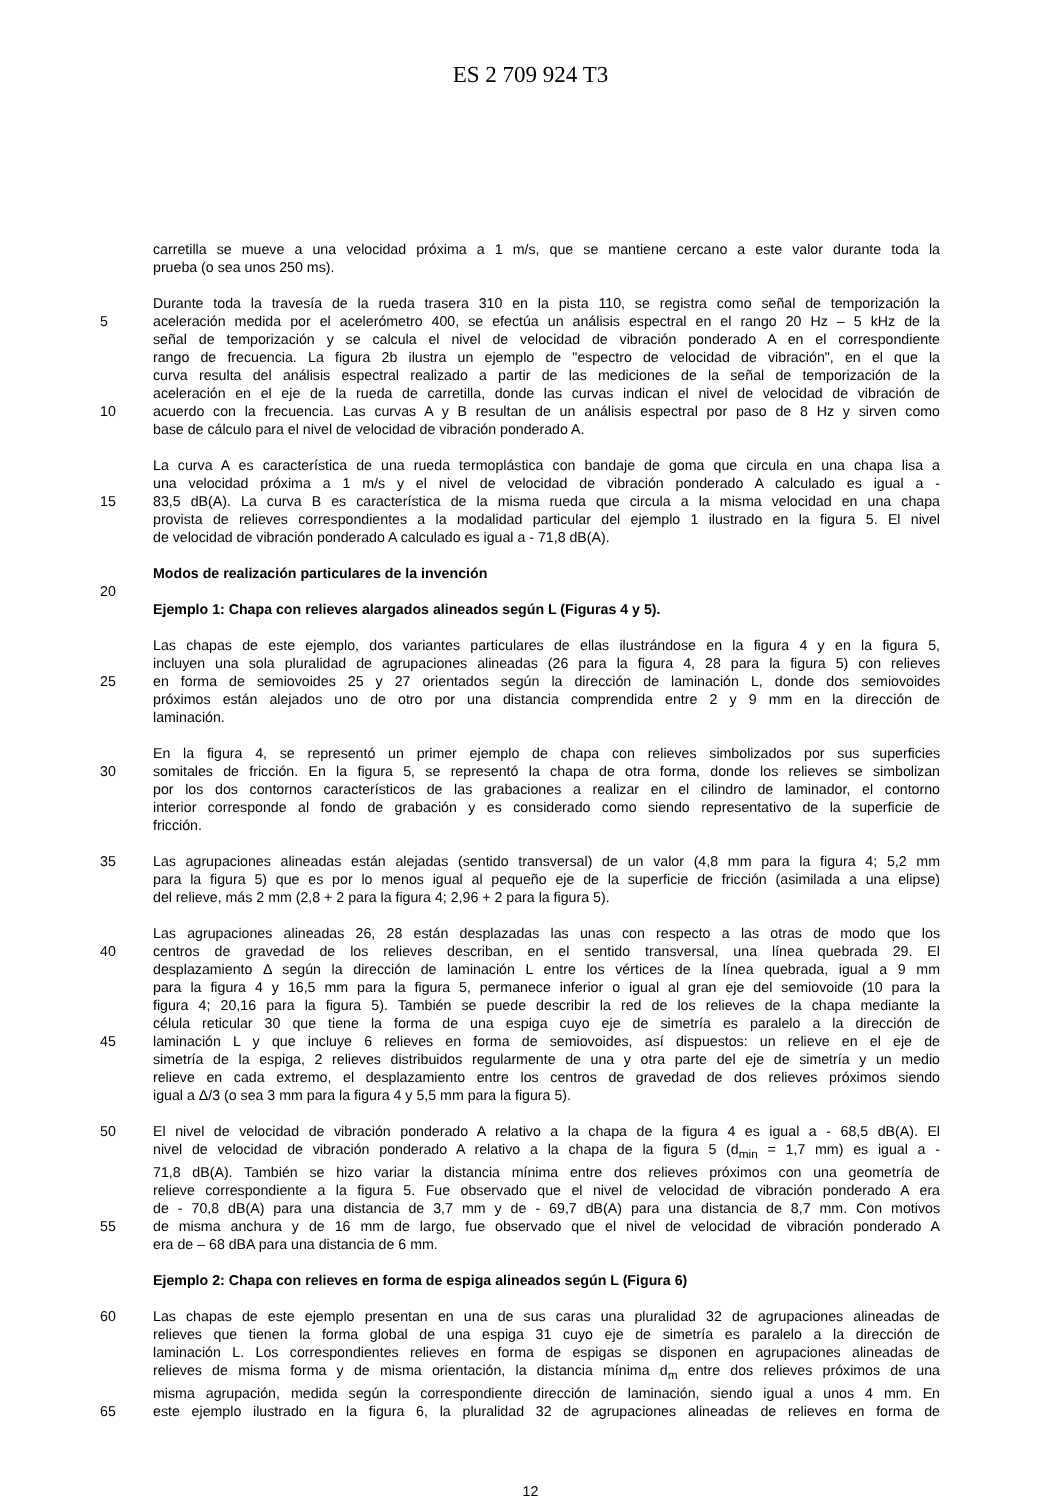ES 2 709 924 T3
carretilla se mueve a una velocidad próxima a 1 m/s, que se mantiene cercano a este valor durante toda la
prueba (o sea unos 250 ms).
Durante toda la travesía de la rueda trasera 310 en la pista 110, se registra como señal de temporización la
5 aceleración medida por el acelerómetro 400, se efectúa un análisis espectral en el rango 20 Hz – 5 kHz de la
señal de temporización y se calcula el nivel de velocidad de vibración ponderado A en el correspondiente
rango de frecuencia. La figura 2b ilustra un ejemplo de "espectro de velocidad de vibración", en el que la
curva resulta del análisis espectral realizado a partir de las mediciones de la señal de temporización de la
aceleración en el eje de la rueda de carretilla, donde las curvas indican el nivel de velocidad de vibración de
10 acuerdo con la frecuencia. Las curvas A y B resultan de un análisis espectral por paso de 8 Hz y sirven como
base de cálculo para el nivel de velocidad de vibración ponderado A.
La curva A es característica de una rueda termoplástica con bandaje de goma que circula en una chapa lisa a
una velocidad próxima a 1 m/s y el nivel de velocidad de vibración ponderado A calculado es igual a -
15 83,5 dB(A). La curva B es característica de la misma rueda que circula a la misma velocidad en una chapa
provista de relieves correspondientes a la modalidad particular del ejemplo 1 ilustrado en la figura 5. El nivel
de velocidad de vibración ponderado A calculado es igual a - 71,8 dB(A).
Modos de realización particulares de la invención
20
Ejemplo 1: Chapa con relieves alargados alineados según L (Figuras 4 y 5).
Las chapas de este ejemplo, dos variantes particulares de ellas ilustrándose en la figura 4 y en la figura 5,
incluyen una sola pluralidad de agrupaciones alineadas (26 para la figura 4, 28 para la figura 5) con relieves
25 en forma de semiovoides 25 y 27 orientados según la dirección de laminación L, donde dos semiovoides
próximos están alejados uno de otro por una distancia comprendida entre 2 y 9 mm en la dirección de
laminación.
En la figura 4, se representó un primer ejemplo de chapa con relieves simbolizados por sus superficies
30 somitales de fricción. En la figura 5, se representó la chapa de otra forma, donde los relieves se simbolizan
por los dos contornos característicos de las grabaciones a realizar en el cilindro de laminador, el contorno
interior corresponde al fondo de grabación y es considerado como siendo representativo de la superficie de
fricción.
35 Las agrupaciones alineadas están alejadas (sentido transversal) de un valor (4,8 mm para la figura 4; 5,2 mm
para la figura 5) que es por lo menos igual al pequeño eje de la superficie de fricción (asimilada a una elipse)
del relieve, más 2 mm (2,8 + 2 para la figura 4; 2,96 + 2 para la figura 5).
Las agrupaciones alineadas 26, 28 están desplazadas las unas con respecto a las otras de modo que los
40 centros de gravedad de los relieves describan, en el sentido transversal, una línea quebrada 29. El
desplazamiento Δ según la dirección de laminación L entre los vértices de la línea quebrada, igual a 9 mm
para la figura 4 y 16,5 mm para la figura 5, permanece inferior o igual al gran eje del semiovoide (10 para la
figura 4; 20,16 para la figura 5). También se puede describir la red de los relieves de la chapa mediante la
célula reticular 30 que tiene la forma de una espiga cuyo eje de simetría es paralelo a la dirección de
45 laminación L y que incluye 6 relieves en forma de semiovoides, así dispuestos: un relieve en el eje de
simetría de la espiga, 2 relieves distribuidos regularmente de una y otra parte del eje de simetría y un medio
relieve en cada extremo, el desplazamiento entre los centros de gravedad de dos relieves próximos siendo
igual a Δ/3 (o sea 3 mm para la figura 4 y 5,5 mm para la figura 5).
50 El nivel de velocidad de vibración ponderado A relativo a la chapa de la figura 4 es igual a - 68,5 dB(A). El
nivel de velocidad de vibración ponderado A relativo a la chapa de la figura 5 (d<sub>min</sub> = 1,7 mm) es igual a -
71,8 dB(A). También se hizo variar la distancia mínima entre dos relieves próximos con una geometría de
relieve correspondiente a la figura 5. Fue observado que el nivel de velocidad de vibración ponderado A era
de - 70,8 dB(A) para una distancia de 3,7 mm y de - 69,7 dB(A) para una distancia de 8,7 mm. Con motivos
55 de misma anchura y de 16 mm de largo, fue observado que el nivel de velocidad de vibración ponderado A
era de – 68 dBA para una distancia de 6 mm.
Ejemplo 2: Chapa con relieves en forma de espiga alineados según L (Figura 6)
60 Las chapas de este ejemplo presentan en una de sus caras una pluralidad 32 de agrupaciones alineadas de
relieves que tienen la forma global de una espiga 31 cuyo eje de simetría es paralelo a la dirección de
laminación L. Los correspondientes relieves en forma de espigas se disponen en agrupaciones alineadas de
relieves de misma forma y de misma orientación, la distancia mínima d<sub>m</sub> entre dos relieves próximos de una
misma agrupación, medida según la correspondiente dirección de laminación, siendo igual a unos 4 mm. En
65 este ejemplo ilustrado en la figura 6, la pluralidad 32 de agrupaciones alineadas de relieves en forma de
12